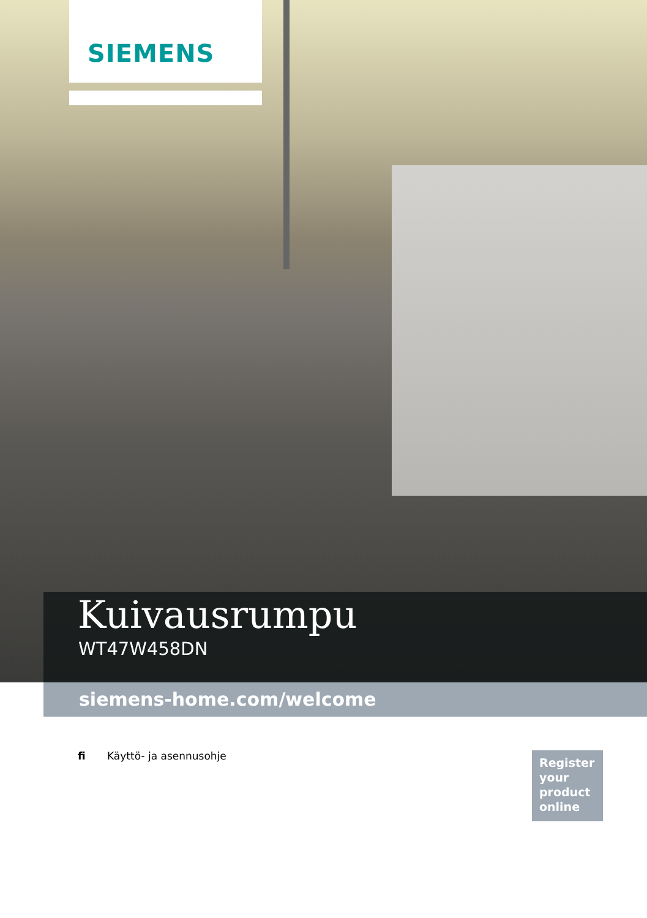SIEMENS
Kuivausrumpu
WT47W458DN
siemens-home.com/welcome
fi Käyttö- ja asennusohje
Register your product online